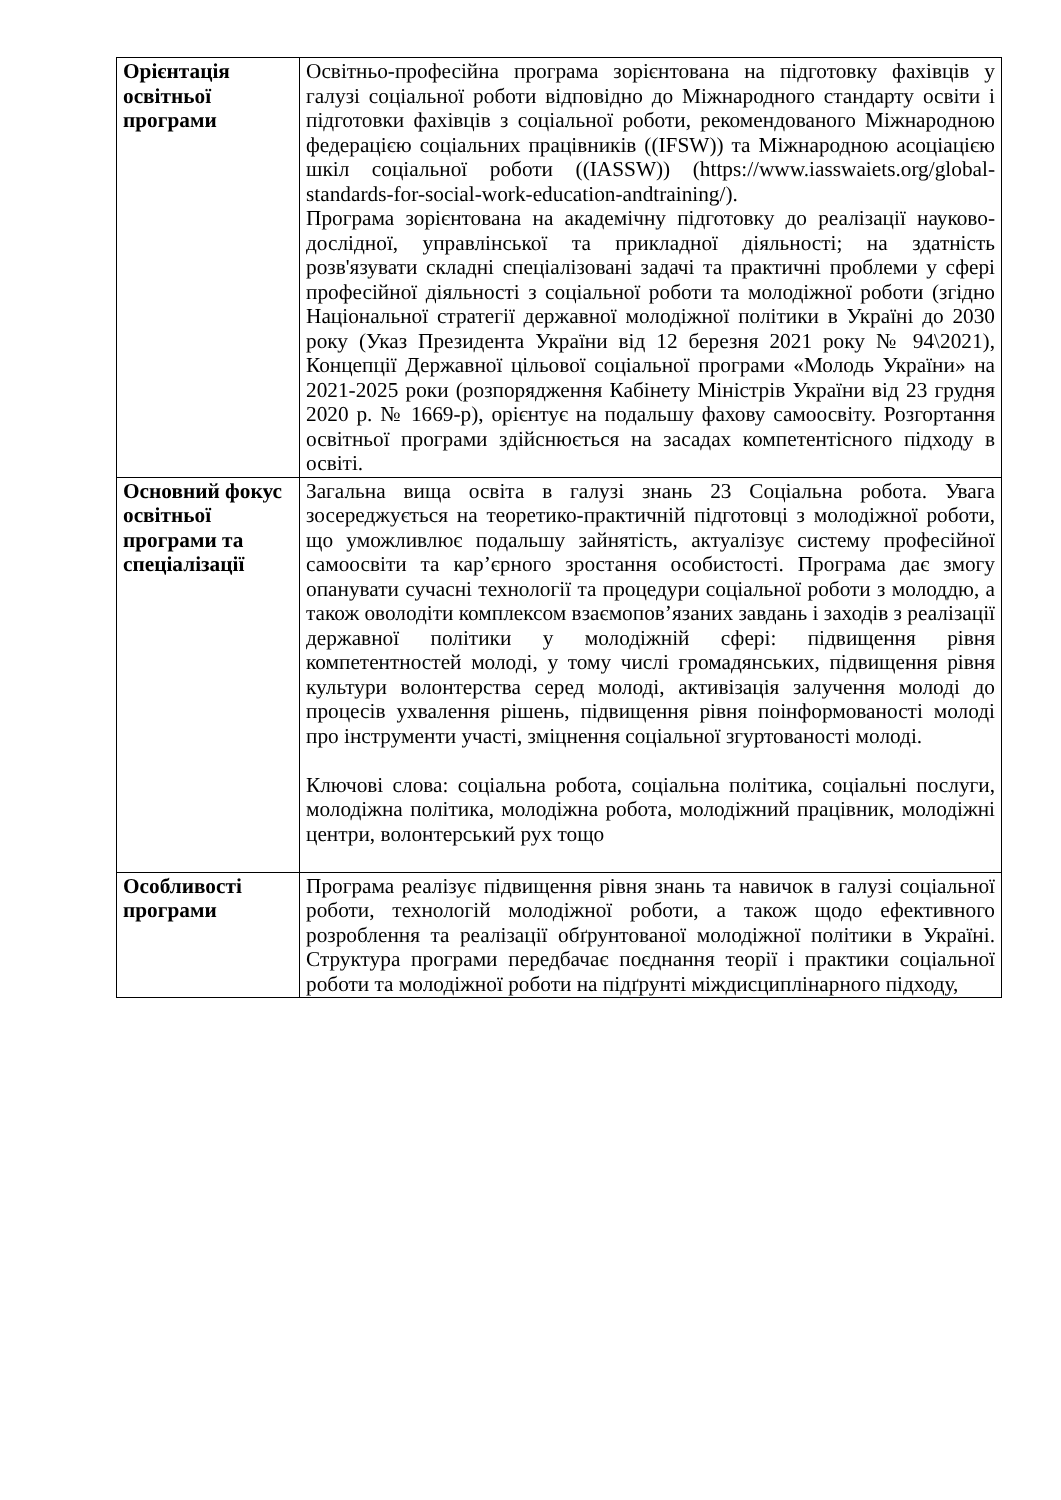| Орієнтація освітньої програми | Освітньо-професійна програма зорієнтована на підготовку фахівців у галузі соціальної роботи відповідно до Міжнародного стандарту освіти і підготовки фахівців з соціальної роботи, рекомендованого Міжнародною федерацією соціальних працівників ((IFSW)) та Міжнародною асоціацією шкіл соціальної роботи ((IASSW)) (https://www.iasswaiets.org/global-standards-for-social-work-education-andtraining/). Програма зорієнтована на академічну підготовку до реалізації науково-дослідної, управлінської та прикладної діяльності; на здатність розв'язувати складні спеціалізовані задачі та практичні проблеми у сфері професійної діяльності з соціальної роботи та молодіжної роботи (згідно Національної стратегії державної молодіжної політики в Україні до 2030 року (Указ Президента України від 12 березня 2021 року № 94\2021), Концепції Державної цільової соціальної програми «Молодь України» на 2021-2025 роки (розпорядження Кабінету Міністрів України від 23 грудня 2020 р. № 1669-р), орієнтує на подальшу фахову самоосвіту. Розгортання освітньої програми здійснюється на засадах компетентісного підходу в освіті. |
| Основний фокус освітньої програми та спеціалізації | Загальна вища освіта в галузі знань 23 Соціальна робота. Увага зосереджується на теоретико-практичній підготовці з молодіжної роботи, що уможливлює подальшу зайнятість, актуалізує систему професійної самоосвіти та кар’єрного зростання особистості. Програма дає змогу опанувати сучасні технології та процедури соціальної роботи з молоддю, а також оволодіти комплексом взаємопов’язаних завдань і заходів з реалізації державної політики у молодіжній сфері: підвищення рівня компетентностей молоді, у тому числі громадянських, підвищення рівня культури волонтерства серед молоді, активізація залучення молоді до процесів ухвалення рішень, підвищення рівня поінформованості молоді про інструменти участі, зміцнення соціальної згуртованості молоді. Ключові слова: соціальна робота, соціальна політика, соціальні послуги, молодіжна політика, молодіжна робота, молодіжний працівник, молодіжні центри, волонтерський рух тощо |
| Особливості програми | Програма реалізує підвищення рівня знань та навичок в галузі соціальної роботи, технологій молодіжної роботи, а також щодо ефективного розроблення та реалізації обґрунтованої молодіжної політики в Україні. Структура програми передбачає поєднання теорії і практики соціальної роботи та молодіжної роботи на підґрунті міждисциплінарного підходу, |